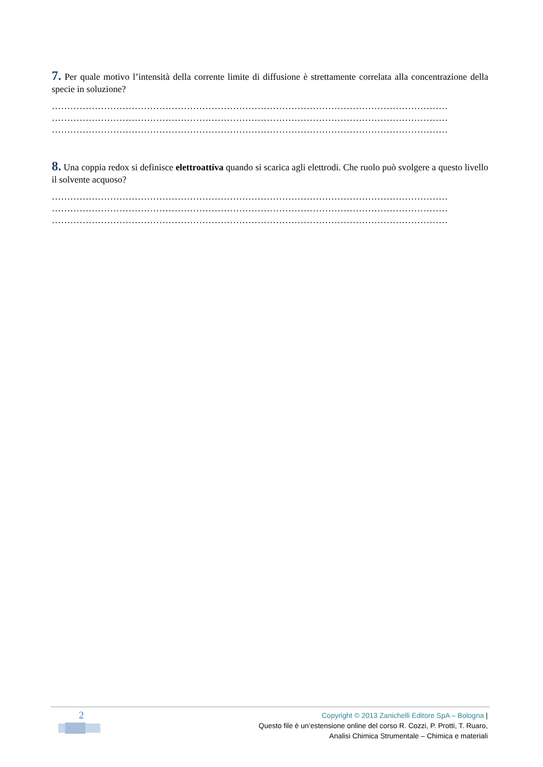7. Per quale motivo l’intensità della corrente limite di diffusione è strettamente correlata alla concentrazione della specie in soluzione?
…………………………………………………………………………………………………………………
…………………………………………………………………………………………………………………
…………………………………………………………………………………………………………………
8. Una coppia redox si definisce elettroattiva quando si scarica agli elettrodi. Che ruolo può svolgere a questo livello il solvente acquoso?
…………………………………………………………………………………………………………………
…………………………………………………………………………………………………………………
…………………………………………………………………………………………………………………
2
Copyright © 2013 Zanichelli Editore SpA – Bologna |
Questo file è un’estensione online del corso R. Cozzi, P. Protti, T. Ruaro,
Analisi Chimica Strumentale – Chimica e materiali